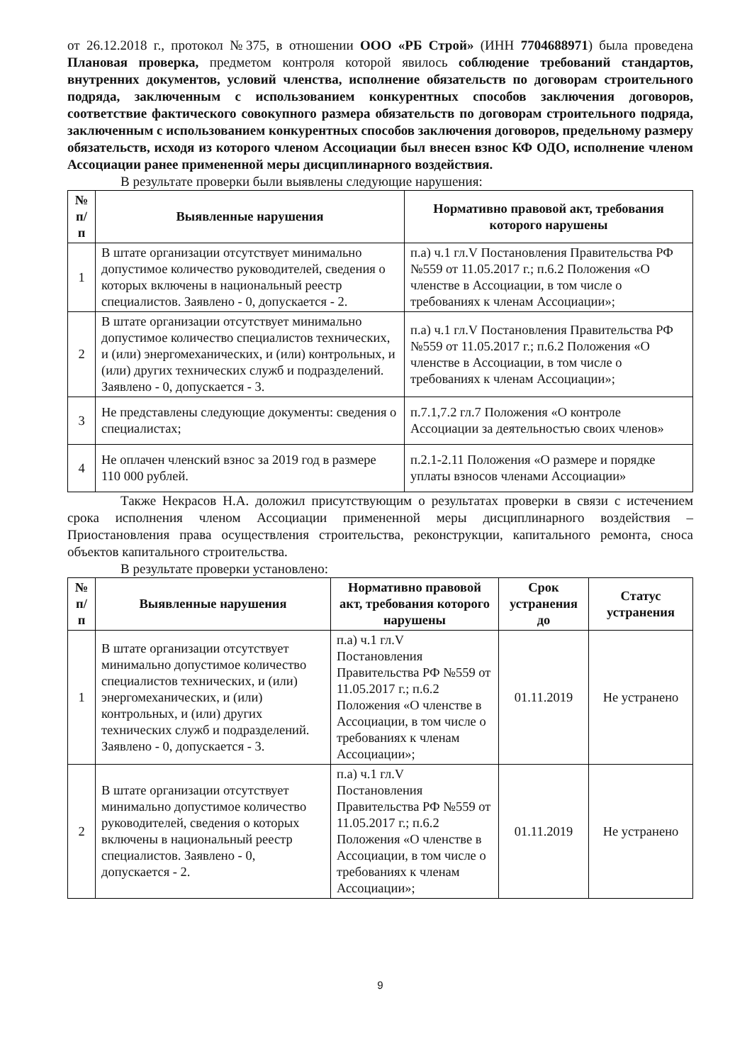от 26.12.2018 г., протокол №375, в отношении ООО «РБ Строй» (ИНН 7704688971) была проведена Плановая проверка, предметом контроля которой явилось соблюдение требований стандартов, внутренних документов, условий членства, исполнение обязательств по договорам строительного подряда, заключенным с использованием конкурентных способов заключения договоров, соответствие фактического совокупного размера обязательств по договорам строительного подряда, заключенным с использованием конкурентных способов заключения договоров, предельному размеру обязательств, исходя из которого членом Ассоциации был внесен взнос КФ ОДО, исполнение членом Ассоциации ранее примененной меры дисциплинарного воздействия.
В результате проверки были выявлены следующие нарушения:
| № п/п | Выявленные нарушения | Нормативно правовой акт, требования которого нарушены |
| --- | --- | --- |
| 1 | В штате организации отсутствует минимально допустимое количество руководителей, сведения о которых включены в национальный реестр специалистов. Заявлено - 0, допускается - 2. | п.а) ч.1 гл.V Постановления Правительства РФ №559 от 11.05.2017 г.; п.6.2 Положения «О членстве в Ассоциации, в том числе о требованиях к членам Ассоциации»; |
| 2 | В штате организации отсутствует минимально допустимое количество специалистов технических, и (или) энергомеханических, и (или) контрольных, и (или) других технических служб и подразделений. Заявлено - 0, допускается - 3. | п.а) ч.1 гл.V Постановления Правительства РФ №559 от 11.05.2017 г.; п.6.2 Положения «О членстве в Ассоциации, в том числе о требованиях к членам Ассоциации»; |
| 3 | Не представлены следующие документы: сведения о специалистах; | п.7.1,7.2 гл.7 Положения «О контроле Ассоциации за деятельностью своих членов» |
| 4 | Не оплачен членский взнос за 2019 год в размере 110 000 рублей. | п.2.1-2.11 Положения «О размере и порядке уплаты взносов членами Ассоциации» |
Также Некрасов Н.А. доложил присутствующим о результатах проверки в связи с истечением срока исполнения членом Ассоциации примененной меры дисциплинарного воздействия – Приостановления права осуществления строительства, реконструкции, капитального ремонта, сноса объектов капитального строительства.
В результате проверки установлено:
| № п/п | Выявленные нарушения | Нормативно правовой акт, требования которого нарушены | Срок устранения до | Статус устранения |
| --- | --- | --- | --- | --- |
| 1 | В штате организации отсутствует минимально допустимое количество специалистов технических, и (или) энергомеханических, и (или) контрольных, и (или) других технических служб и подразделений. Заявлено - 0, допускается - 3. | п.а) ч.1 гл.V Постановления Правительства РФ №559 от 11.05.2017 г.; п.6.2 Положения «О членстве в Ассоциации, в том числе о требованиях к членам Ассоциации»; | 01.11.2019 | Не устранено |
| 2 | В штате организации отсутствует минимально допустимое количество руководителей, сведения о которых включены в национальный реестр специалистов. Заявлено - 0, допускается - 2. | п.а) ч.1 гл.V Постановления Правительства РФ №559 от 11.05.2017 г.; п.6.2 Положения «О членстве в Ассоциации, в том числе о требованиях к членам Ассоциации»; | 01.11.2019 | Не устранено |
9